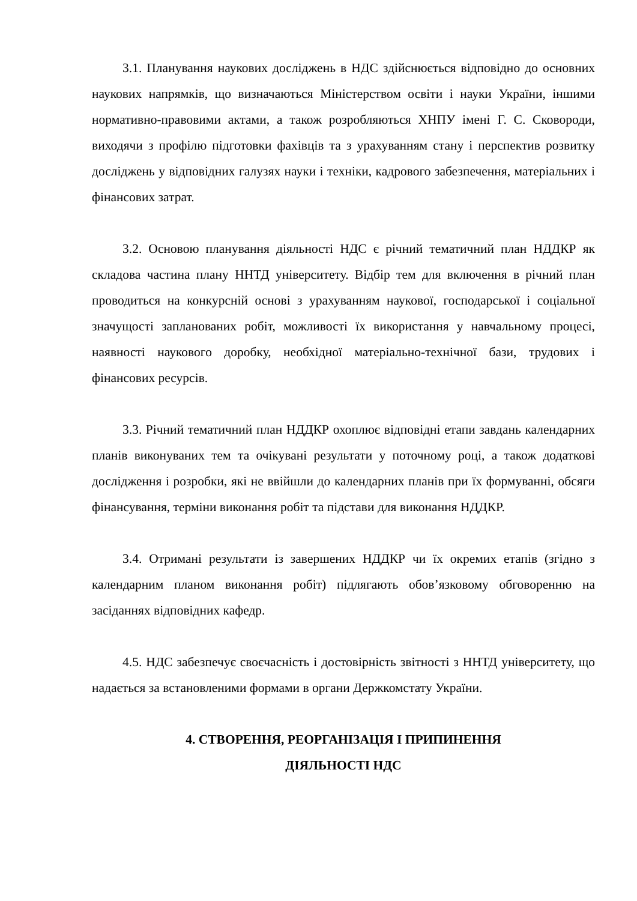3.1. Планування наукових досліджень в НДС здійснюється відповідно до основних наукових напрямків, що визначаються Міністерством освіти і науки України, іншими нормативно-правовими актами, а також розробляються ХНПУ імені Г. С. Сковороди, виходячи з профілю підготовки фахівців та з урахуванням стану і перспектив розвитку досліджень у відповідних галузях науки і техніки, кадрового забезпечення, матеріальних і фінансових затрат.
3.2. Основою планування діяльності НДС є річний тематичний план НДДКР як складова частина плану ННТД університету. Відбір тем для включення в річний план проводиться на конкурсній основі з урахуванням наукової, господарської і соціальної значущості запланованих робіт, можливості їх використання у навчальному процесі, наявності наукового доробку, необхідної матеріально-технічної бази, трудових і фінансових ресурсів.
3.3. Річний тематичний план НДДКР охоплює відповідні етапи завдань календарних планів виконуваних тем та очікувані результати у поточному році, а також додаткові дослідження і розробки, які не ввійшли до календарних планів при їх формуванні, обсяги фінансування, терміни виконання робіт та підстави для виконання НДДКР.
3.4. Отримані результати із завершених НДДКР чи їх окремих етапів (згідно з календарним планом виконання робіт) підлягають обов’язковому обговоренню на засіданнях відповідних кафедр.
4.5. НДС забезпечує своєчасність і достовірність звітності з ННТД університету, що надається за встановленими формами в органи Держкомстату України.
4. СТВОРЕННЯ, РЕОРГАНІЗАЦІЯ І ПРИПИНЕННЯ
ДІЯЛЬНОСТІ НДС